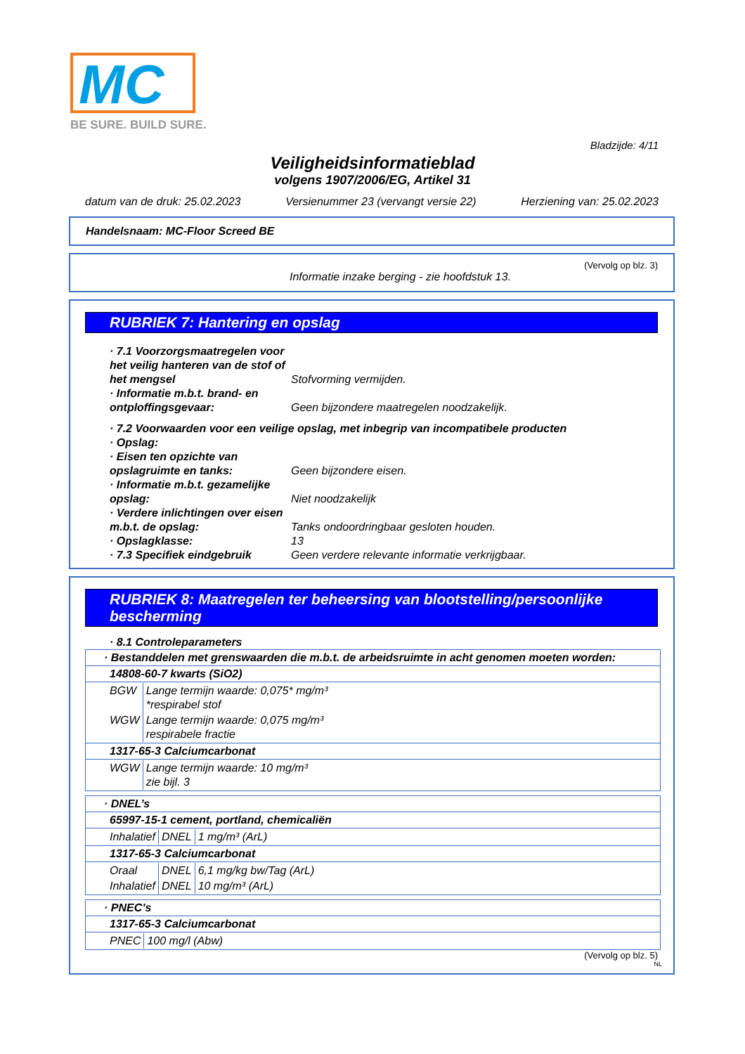MC
BE SURE. BUILD SURE.
Bladzijde: 4/11
Veiligheidsinformatieblad
volgens 1907/2006/EG, Artikel 31
datum van de druk: 25.02.2023 Versienummer 23 (vervangt versie 22) Herziening van: 25.02.2023
Handelsnaam: MC-Floor Screed BE
(Vervolg op blz. 3)
Informatie inzake berging - zie hoofdstuk 13.
RUBRIEK 7: Hantering en opslag
· 7.1 Voorzorgsmaatregelen voor het veilig hanteren van de stof of het mengsel
Stofvorming vermijden.
· Informatie m.b.t. brand- en ontploffingsgevaar:
Geen bijzondere maatregelen noodzakelijk.
· 7.2 Voorwaarden voor een veilige opslag, met inbegrip van incompatibele producten
· Opslag:
· Eisen ten opzichte van opslagruimte en tanks:
Geen bijzondere eisen.
· Informatie m.b.t. gezamelijke opslag:
Niet noodzakelijk
· Verdere inlichtingen over eisen m.b.t. de opslag:
Tanks ondoordringbaar gesloten houden.
· Opslagklasse: 13
· 7.3 Specifiek eindgebruik
Geen verdere relevante informatie verkrijgbaar.
RUBRIEK 8: Maatregelen ter beheersing van blootstelling/persoonlijke bescherming
· 8.1 Controleparameters
| · Bestanddelen met grenswaarden die m.b.t. de arbeidsruimte in acht genomen moeten worden: |
| 14808-60-7 kwarts (SiO2) |
| / BGW / Lange termijn waarde: 0,075* mg/m³ *respirabel stof / / WGW / Lange termijn waarde: 0,075 mg/m³ respirabele fractie / |
| 1317-65-3 Calciumcarbonat |
| / WGW / Lange termijn waarde: 10 mg/m³ zie bijl. 3 / |
| · DNEL’s |
| 65997-15-1 cement, portland, chemicaliën |
| / Inhalatief / DNEL / 1 mg/m³ (ArL) / |
| 1317-65-3 Calciumcarbonat |
| / Oraal / DNEL / 6,1 mg/kg bw/Tag (ArL) / / Inhalatief / DNEL / 10 mg/m³ (ArL) / |
| · PNEC’s |
| 1317-65-3 Calciumcarbonat |
| / PNEC / 100 mg/l (Abw) / |
(Vervolg op blz. 5)
NL